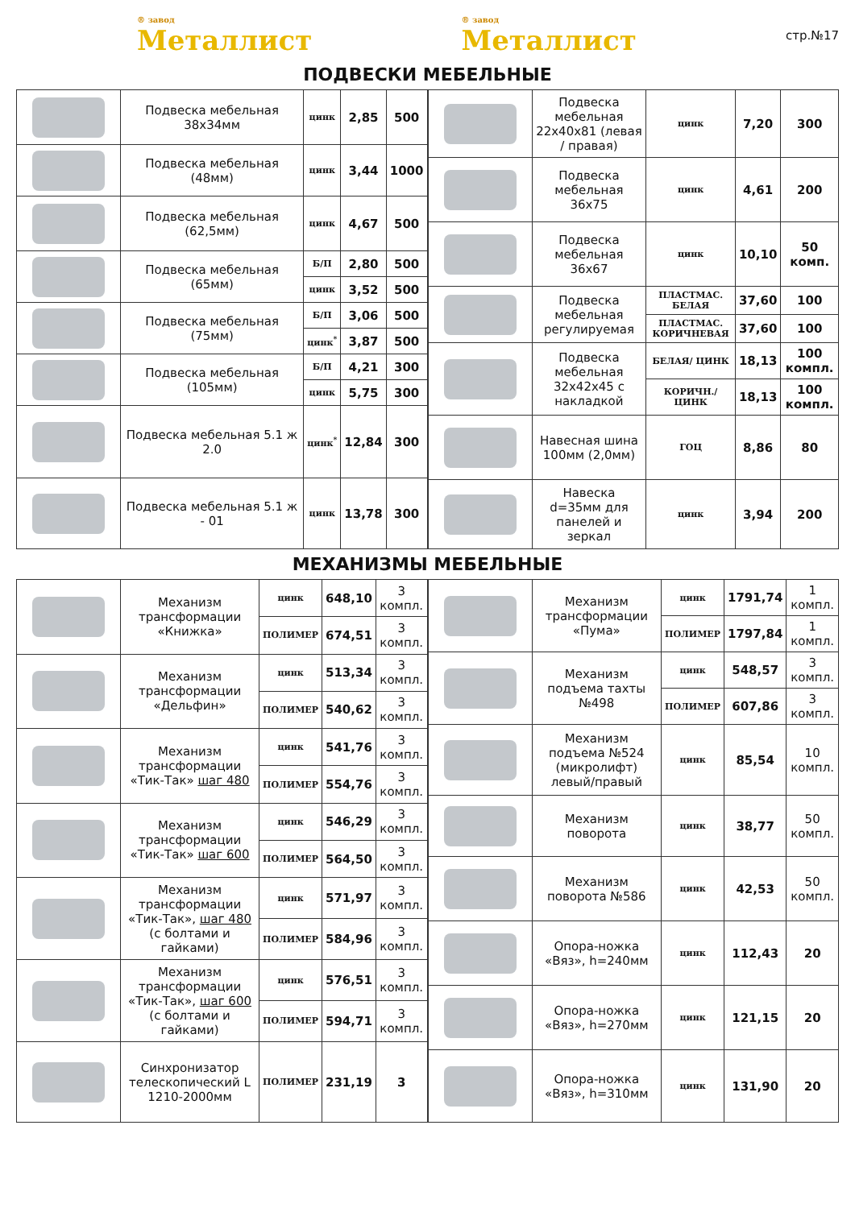® завод
Металлист
® завод
Металлист
стр.№17
ПОДВЕСКИ МЕБЕЛЬНЫЕ
| | Подвеска мебельная 38х34мм | цинк | 2,85 | 500 |
| | Подвеска мебельная (48мм) | цинк | 3,44 | 1000 |
| | Подвеска мебельная (62,5мм) | цинк | 4,67 | 500 |
| | Подвеска мебельная (65мм) | Б/П | 2,80 | 500 |
| | | цинк | 3,52 | 500 |
| | Подвеска мебельная (75мм) | Б/П | 3,06 | 500 |
| | | цинк<sup>*</sup> | 3,87 | 500 |
| | Подвеска мебельная (105мм) | Б/П | 4,21 | 300 |
| | | цинк | 5,75 | 300 |
| | Подвеска мебельная 5.1 ж 2.0 | цинк<sup>*</sup> | 12,84 | 300 |
| | Подвеска мебельная 5.1 ж - 01 | цинк | 13,78 | 300 |
| | Подвеска мебельная 22х40х81 (левая / правая) | цинк | 7,20 | 300 |
| | Подвеска мебельная 36х75 | цинк | 4,61 | 200 |
| | Подвеска мебельная 36х67 | цинк | 10,10 | 50 комп. |
| | Подвеска мебельная регулируемая | ПЛАСТМАС. БЕЛАЯ | 37,60 | 100 |
| | | ПЛАСТМАС. КОРИЧНЕВАЯ | 37,60 | 100 |
| | Подвеска мебельная 32х42х45 с накладкой | БЕЛАЯ/ ЦИНК | 18,13 | 100 компл. |
| | | КОРИЧН./ ЦИНК | 18,13 | 100 компл. |
| | Навесная шина 100мм (2,0мм) | ГОЦ | 8,86 | 80 |
| | Навеска d=35мм для панелей и зеркал | цинк | 3,94 | 200 |
МЕХАНИЗМЫ МЕБЕЛЬНЫЕ
| | Механизм трансформации «Книжка» | цинк | 648,10 | 3 компл. |
| | | ПОЛИМЕР | 674,51 | 3 компл. |
| | Механизм трансформации «Дельфин» | цинк | 513,34 | 3 компл. |
| | | ПОЛИМЕР | 540,62 | 3 компл. |
| | Механизм трансформации «Тик-Так» шаг 480 | цинк | 541,76 | 3 компл. |
| | | ПОЛИМЕР | 554,76 | 3 компл. |
| | Механизм трансформации «Тик-Так» шаг 600 | цинк | 546,29 | 3 компл. |
| | | ПОЛИМЕР | 564,50 | 3 компл. |
| | Механизм трансформации «Тик-Так», шаг 480 (с болтами и гайками) | цинк | 571,97 | 3 компл. |
| | | ПОЛИМЕР | 584,96 | 3 компл. |
| | Механизм трансформации «Тик-Так», шаг 600 (с болтами и гайками) | цинк | 576,51 | 3 компл. |
| | | ПОЛИМЕР | 594,71 | 3 компл. |
| | Синхронизатор телескопический L 1210-2000мм | ПОЛИМЕР | 231,19 | 3 |
| | Механизм трансформации «Пума» | цинк | 1791,74 | 1 компл. |
| | | ПОЛИМЕР | 1797,84 | 1 компл. |
| | Механизм подъема тахты №498 | цинк | 548,57 | 3 компл. |
| | | ПОЛИМЕР | 607,86 | 3 компл. |
| | Механизм подъема №524 (микролифт) левый/правый | цинк | 85,54 | 10 компл. |
| | Механизм поворота | цинк | 38,77 | 50 компл. |
| | Механизм поворота №586 | цинк | 42,53 | 50 компл. |
| | Опора-ножка «Вяз», h=240мм | цинк | 112,43 | 20 |
| | Опора-ножка «Вяз», h=270мм | цинк | 121,15 | 20 |
| | Опора-ножка «Вяз», h=310мм | цинк | 131,90 | 20 |